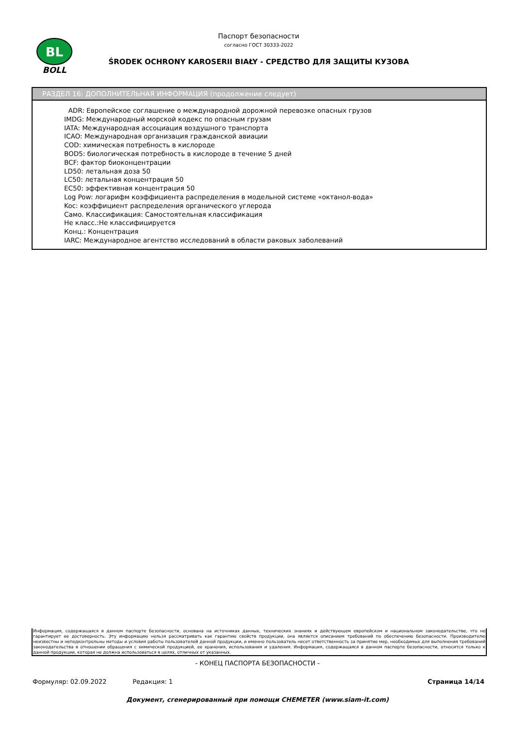BL
BOLL
Паспорт безопасности
согласно ГОСТ 30333-2022
ŚRODEK OCHRONY KAROSERII BIAŁY - СРЕДСТВО ДЛЯ ЗАЩИТЫ КУЗОВА
РАЗДЕЛ 16: ДОПОЛНИТЕЛЬНАЯ ИНФОРМАЦИЯ (продолжение следует)
ADR: Европейское соглашение о международной дорожной перевозке опасных грузов
IMDG: Международный морской кодекс по опасным грузам
IATA: Международная ассоциация воздушного транспорта
ICAO: Международная организация гражданской авиации
COD: химическая потребность в кислороде
BOD5: биологическая потребность в кислороде в течение 5 дней
BCF: фактор биоконцентрации
LD50: летальная доза 50
LC50: летальная концентрация 50
EC50: эффективная концентрация 50
Log Pow: логарифм коэффициента распределения в модельной системе «октанол-вода»
Koc: коэффициент распределения органического углерода
Само. Классификация: Самостоятельная классификация
Не класс.:Не классифицируется
Конц.: Концентрация
IARC: Международное агентство исследований в области раковых заболеваний
Информация, содержащаяся в данном паспорте безопасности, основана на источниках данных, технических знаниях и действующем европейском и национальном законодательстве, что не гарантирует ее достоверность. Эту информацию нельзя рассматривать как гарантию свойств продукции, она является описанием требований по обеспечению безопасности. Производителю неизвестны и неподконтрольны методы и условия работы пользователей данной продукции, и именно пользователь несет ответственность за принятие мер, необходимых для выполнения требований законодательства в отношении обращения с химической продукцией, ее хранения, использования и удаления. Информация, содержащаяся в данном паспорте безопасности, относится только к данной продукции, которая не должна использоваться в целях, отличных от указанных.
- КОНЕЦ ПАСПОРТА БЕЗОПАСНОСТИ -
Формуляр: 02.09.2022 Редакция: 1 Страница 14/14
Документ, сгенерированный при помощи CHEMETER (www.siam-it.com)